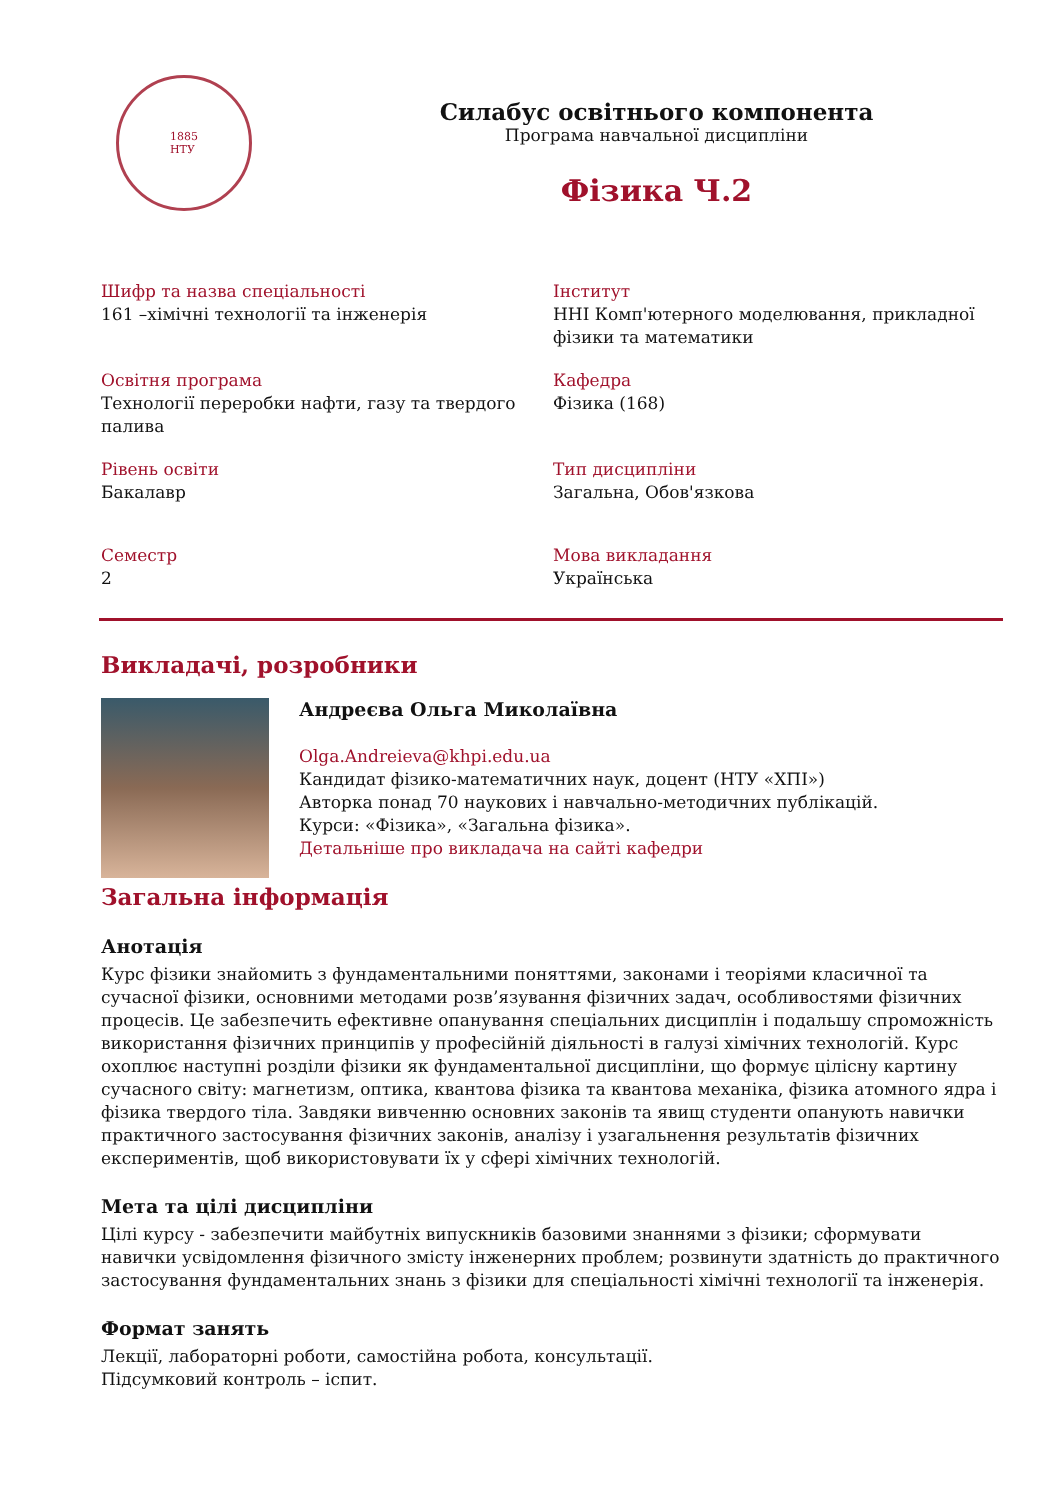1885
НТУ
Силабус освітнього компонента
Програма навчальної дисципліни
Фізика Ч.2
Шифр та назва спеціальності
161 –хімічні технології та інженерія
Інститут
ННІ Комп'ютерного моделювання, прикладної фізики та математики
Освітня програма
Технології переробки нафти, газу та твердого палива
Кафедра
Фізика (168)
Рівень освіти
Бакалавр
Тип дисципліни
Загальна, Обов'язкова
Семестр
2
Мова викладання
Українська
Викладачі, розробники
Андреєва Ольга Миколаївна
Olga.Andreieva@khpi.edu.ua
Кандидат фізико-математичних наук, доцент (НТУ «ХПІ»)
Авторка понад 70 наукових і навчально-методичних публікацій.
Курси: «Фізика», «Загальна фізика».
Детальніше про викладача на сайті кафедри
Загальна інформація
Анотація
Курс фізики знайомить з фундаментальними поняттями, законами і теоріями класичної та сучасної фізики, основними методами розв’язування фізичних задач, особливостями фізичних процесів. Це забезпечить ефективне опанування спеціальних дисциплін і подальшу спроможність використання фізичних принципів у професійній діяльності в галузі хімічних технологій. Курс охоплює наступні розділи фізики як фундаментальної дисципліни, що формує цілісну картину сучасного світу: магнетизм, оптика, квантова фізика та квантова механіка, фізика атомного ядра і фізика твердого тіла. Завдяки вивченню основних законів та явищ студенти опанують навички практичного застосування фізичних законів, аналізу і узагальнення результатів фізичних експериментів, щоб використовувати їх у сфері хімічних технологій.
Мета та цілі дисципліни
Цілі курсу - забезпечити майбутніх випускників базовими знаннями з фізики; сформувати навички усвідомлення фізичного змісту інженерних проблем; розвинути здатність до практичного застосування фундаментальних знань з фізики для спеціальності хімічні технології та інженерія.
Формат занять
Лекції, лабораторні роботи, самостійна робота, консультації.
Підсумковий контроль – іспит.